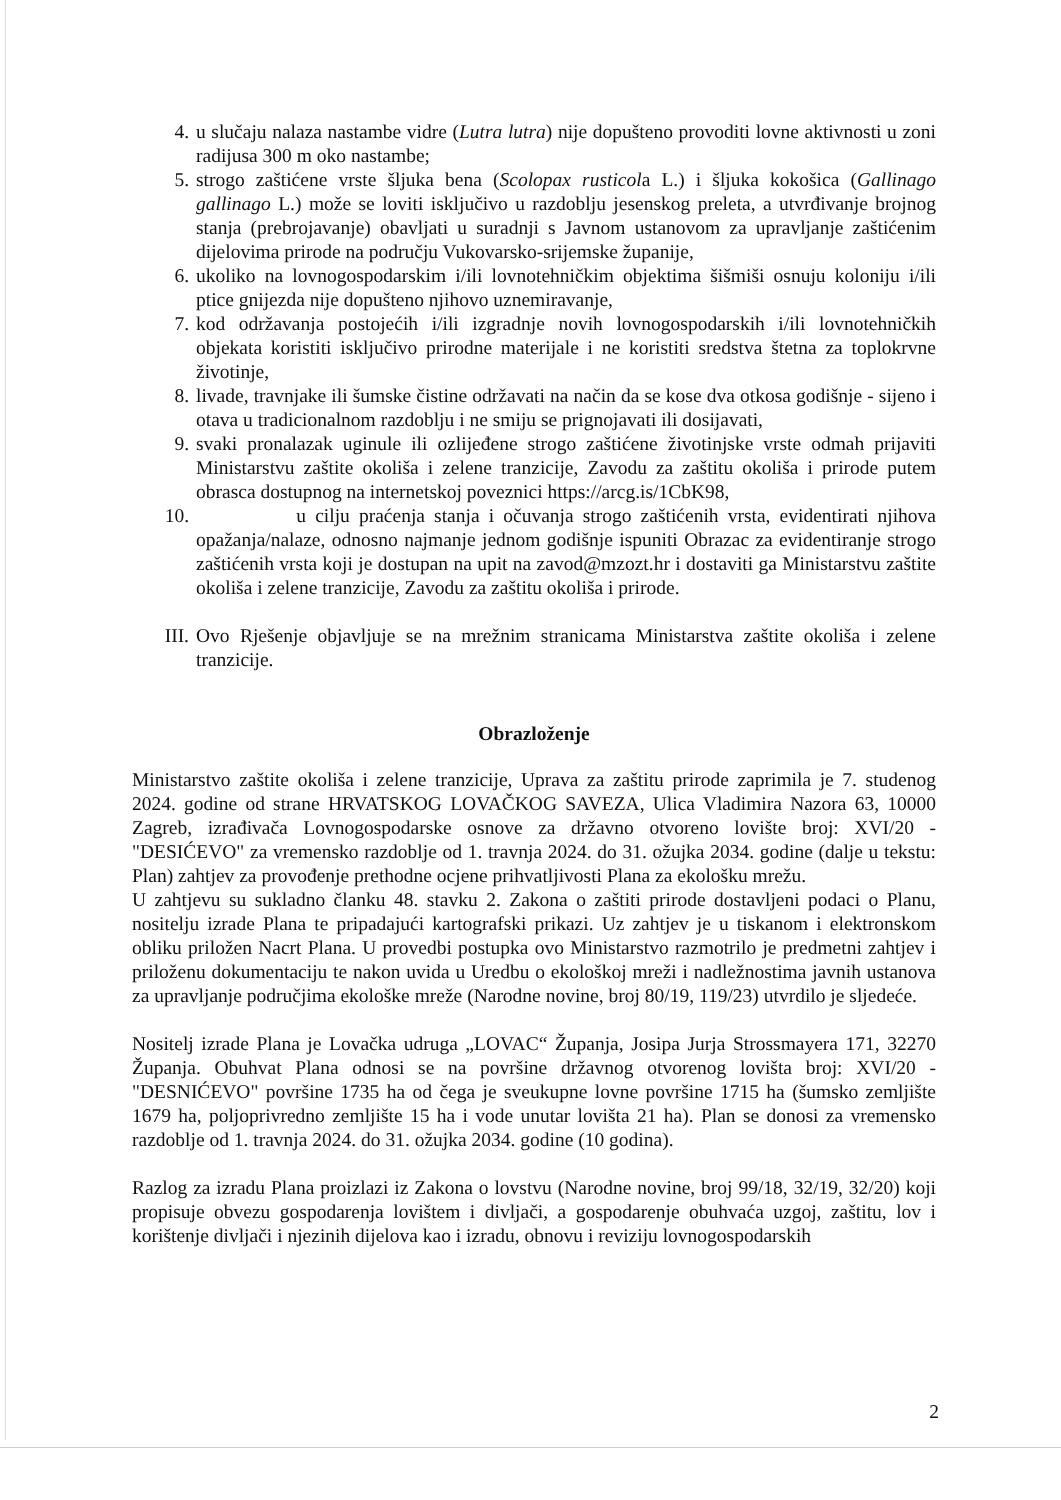4. u slučaju nalaza nastambe vidre (Lutra lutra) nije dopušteno provoditi lovne aktivnosti u zoni radijusa 300 m oko nastambe;
5. strogo zaštićene vrste šljuka bena (Scolopax rusticola L.) i šljuka kokošica (Gallinago gallinago L.) može se loviti isključivo u razdoblju jesenskog preleta, a utvrđivanje brojnog stanja (prebrojavanje) obavljati u suradnji s Javnom ustanovom za upravljanje zaštićenim dijelovima prirode na području Vukovarsko-srijemske županije,
6. ukoliko na lovnogospodarskim i/ili lovnotehničkim objektima šišmiši osnuju koloniju i/ili ptice gnijezda nije dopušteno njihovo uznemiravanje,
7. kod održavanja postojećih i/ili izgradnje novih lovnogospodarskih i/ili lovnotehničkih objekata koristiti isključivo prirodne materijale i ne koristiti sredstva štetna za toplokrvne životinje,
8. livade, travnjake ili šumske čistine održavati na način da se kose dva otkosa godišnje - sijeno i otava u tradicionalnom razdoblju i ne smiju se prignojavati ili dosijavati,
9. svaki pronalazak uginule ili ozlijeđene strogo zaštićene životinjske vrste odmah prijaviti Ministarstvu zaštite okoliša i zelene tranzicije, Zavodu za zaštitu okoliša i prirode putem obrasca dostupnog na internetskoj poveznici https://arcg.is/1CbK98,
10. u cilju praćenja stanja i očuvanja strogo zaštićenih vrsta, evidentirati njihova opažanja/nalaze, odnosno najmanje jednom godišnje ispuniti Obrazac za evidentiranje strogo zaštićenih vrsta koji je dostupan na upit na zavod@mzozt.hr i dostaviti ga Ministarstvu zaštite okoliša i zelene tranzicije, Zavodu za zaštitu okoliša i prirode.
III. Ovo Rješenje objavljuje se na mrežnim stranicama Ministarstva zaštite okoliša i zelene tranzicije.
Obrazloženje
Ministarstvo zaštite okoliša i zelene tranzicije, Uprava za zaštitu prirode zaprimila je 7. studenog 2024. godine od strane HRVATSKOG LOVAČKOG SAVEZA, Ulica Vladimira Nazora 63, 10000 Zagreb, izrađivača Lovnogospodarske osnove za državno otvoreno lovište broj: XVI/20 - "DESIĆEVO" za vremensko razdoblje od 1. travnja 2024. do 31. ožujka 2034. godine (dalje u tekstu: Plan) zahtjev za provođenje prethodne ocjene prihvatljivosti Plana za ekološku mrežu.
U zahtjevu su sukladno članku 48. stavku 2. Zakona o zaštiti prirode dostavljeni podaci o Planu, nositelju izrade Plana te pripadajući kartografski prikazi. Uz zahtjev je u tiskanom i elektronskom obliku priložen Nacrt Plana. U provedbi postupka ovo Ministarstvo razmotrilo je predmetni zahtjev i priloženu dokumentaciju te nakon uvida u Uredbu o ekološkoj mreži i nadležnostima javnih ustanova za upravljanje područjima ekološke mreže (Narodne novine, broj 80/19, 119/23) utvrdilo je sljedeće.
Nositelj izrade Plana je Lovačka udruga „LOVAC“ Županja, Josipa Jurja Strossmayera 171, 32270 Županja. Obuhvat Plana odnosi se na površine državnog otvorenog lovišta broj: XVI/20 - "DESNIĆEVO" površine 1735 ha od čega je sveukupne lovne površine 1715 ha (šumsko zemljište 1679 ha, poljoprivredno zemljište 15 ha i vode unutar lovišta 21 ha). Plan se donosi za vremensko razdoblje od 1. travnja 2024. do 31. ožujka 2034. godine (10 godina).
Razlog za izradu Plana proizlazi iz Zakona o lovstvu (Narodne novine, broj 99/18, 32/19, 32/20) koji propisuje obvezu gospodarenja lovištem i divljači, a gospodarenje obuhvaća uzgoj, zaštitu, lov i korištenje divljači i njezinih dijelova kao i izradu, obnovu i reviziju lovnogospodarskih
2